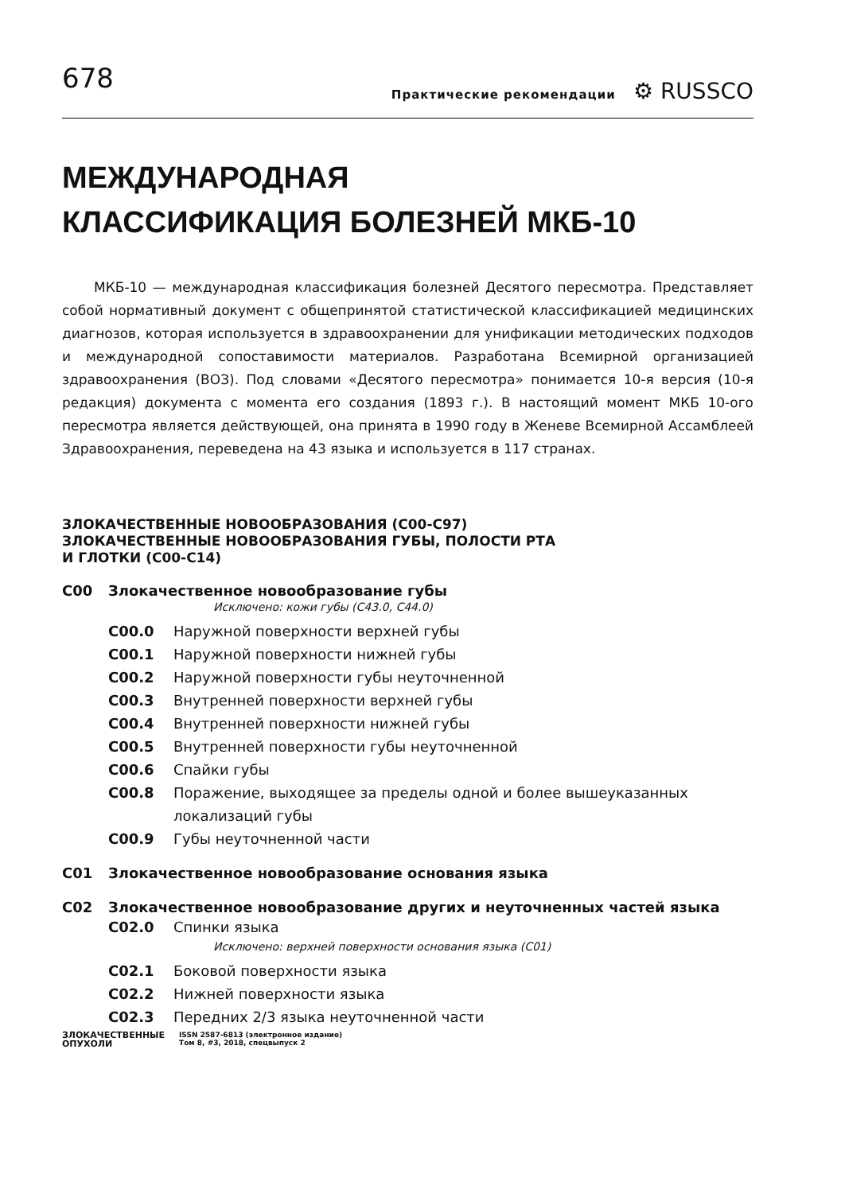678
Практические рекомендации ⚙ RUSSCO
МЕЖДУНАРОДНАЯ
КЛАССИФИКАЦИЯ БОЛЕЗНЕЙ МКБ-10
МКБ-10 — международная классификация болезней Десятого пересмотра. Представляет собой нормативный документ с общепринятой статистической классификацией медицинских диагнозов, которая используется в здравоохранении для унификации методических подходов и международной сопоставимости материалов. Разработана Всемирной организацией здравоохранения (ВОЗ). Под словами «Десятого пересмотра» понимается 10-я версия (10-я редакция) документа с момента его создания (1893 г.). В настоящий момент МКБ 10-ого пересмотра является действующей, она принята в 1990 году в Женеве Всемирной Ассамблеей Здравоохранения, переведена на 43 языка и используется в 117 странах.
ЗЛОКАЧЕСТВЕННЫЕ НОВООБРАЗОВАНИЯ (C00-C97)
ЗЛОКАЧЕСТВЕННЫЕ НОВООБРАЗОВАНИЯ ГУБЫ, ПОЛОСТИ РТА
И ГЛОТКИ (C00-C14)
C00 Злокачественное новообразование губы
Исключено: кожи губы (C43.0, C44.0)
C00.0 Наружной поверхности верхней губы
C00.1 Наружной поверхности нижней губы
C00.2 Наружной поверхности губы неуточненной
C00.3 Внутренней поверхности верхней губы
C00.4 Внутренней поверхности нижней губы
C00.5 Внутренней поверхности губы неуточненной
C00.6 Спайки губы
C00.8 Поражение, выходящее за пределы одной и более вышеуказанных локализаций губы
C00.9 Губы неуточненной части
C01 Злокачественное новообразование основания языка
C02 Злокачественное новообразование других и неуточненных частей языка
C02.0 Спинки языка
Исключено: верхней поверхности основания языка (C01)
C02.1 Боковой поверхности языка
C02.2 Нижней поверхности языка
C02.3 Передних 2/3 языка неуточненной части
ЗЛОКАЧЕСТВЕННЫЕ
ОПУХОЛИ
ISSN 2587-6813 (электронное издание)
Том 8, #3, 2018, спецвыпуск 2